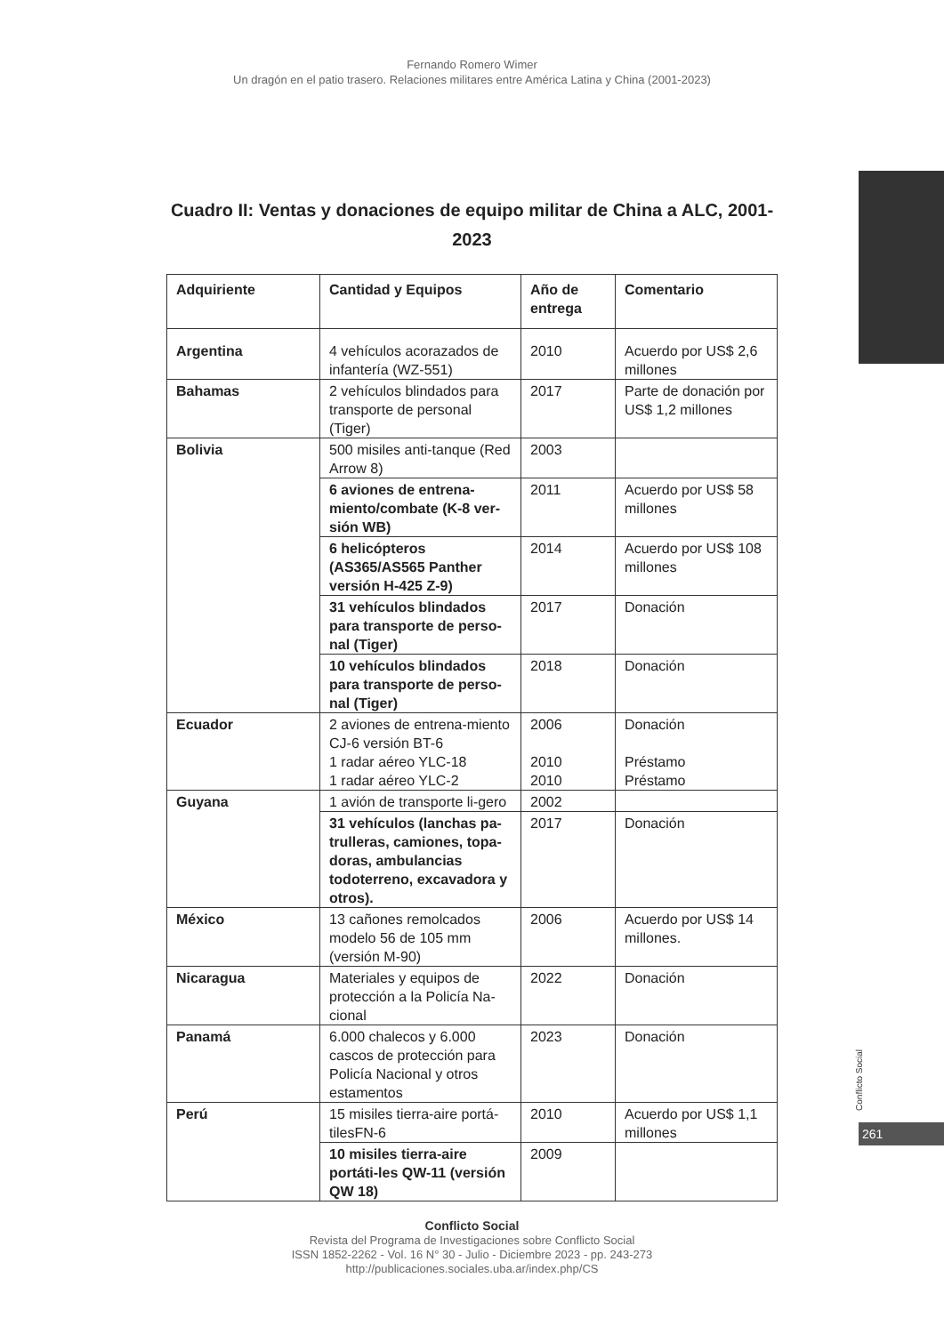Fernando Romero Wimer
Un dragón en el patio trasero. Relaciones militares entre América Latina y China (2001-2023)
Cuadro II: Ventas y donaciones de equipo militar de China a ALC, 2001-2023
| Adquiriente | Cantidad y Equipos | Año de entrega | Comentario |
| --- | --- | --- | --- |
| Argentina | 4 vehículos acorazados de infantería (WZ-551) | 2010 | Acuerdo por US$ 2,6 millones |
| Bahamas | 2 vehículos blindados para transporte de personal (Tiger) | 2017 | Parte de donación por US$ 1,2 millones |
| Bolivia | 500 misiles anti-tanque (Red Arrow 8) | 2003 | |
| | 6 aviones de entrena-miento/combate (K-8 ver-sión WB) | 2011 | Acuerdo por US$ 58 millones |
| | 6 helicópteros (AS365/AS565 Panther versión H-425 Z-9) | 2014 | Acuerdo por US$ 108 millones |
| | 31 vehículos blindados para transporte de perso-nal (Tiger) | 2017 | Donación |
| | 10 vehículos blindados para transporte de perso-nal (Tiger) | 2018 | Donación |
| Ecuador | 2 aviones de entrena-miento CJ-6 versión BT-6 1 radar aéreo YLC-18 1 radar aéreo YLC-2 | 2006 2010 2010 | Donación Préstamo Préstamo |
| Guyana | 1 avión de transporte li-gero | 2002 | |
| | 31 vehículos (lanchas pa-trulleras, camiones, topa-doras, ambulancias todoterreno, excavadora y otros). | 2017 | Donación |
| México | 13 cañones remolcados modelo 56 de 105 mm (versión M-90) | 2006 | Acuerdo por US$ 14 millones. |
| Nicaragua | Materiales y equipos de protección a la Policía Na-cional | 2022 | Donación |
| Panamá | 6.000 chalecos y 6.000 cascos de protección para Policía Nacional y otros estamentos | 2023 | Donación |
| Perú | 15 misiles tierra-aire portá-tilesFN-6 | 2010 | Acuerdo por US$ 1,1 millones |
| | 10 misiles tierra-aire portáti-les QW-11 (versión QW 18) | 2009 | |
Conflicto Social
261
Conflicto Social
Revista del Programa de Investigaciones sobre Conflicto Social
ISSN 1852-2262 - Vol. 16 N° 30 - Julio - Diciembre 2023 - pp. 243-273
http://publicaciones.sociales.uba.ar/index.php/CS